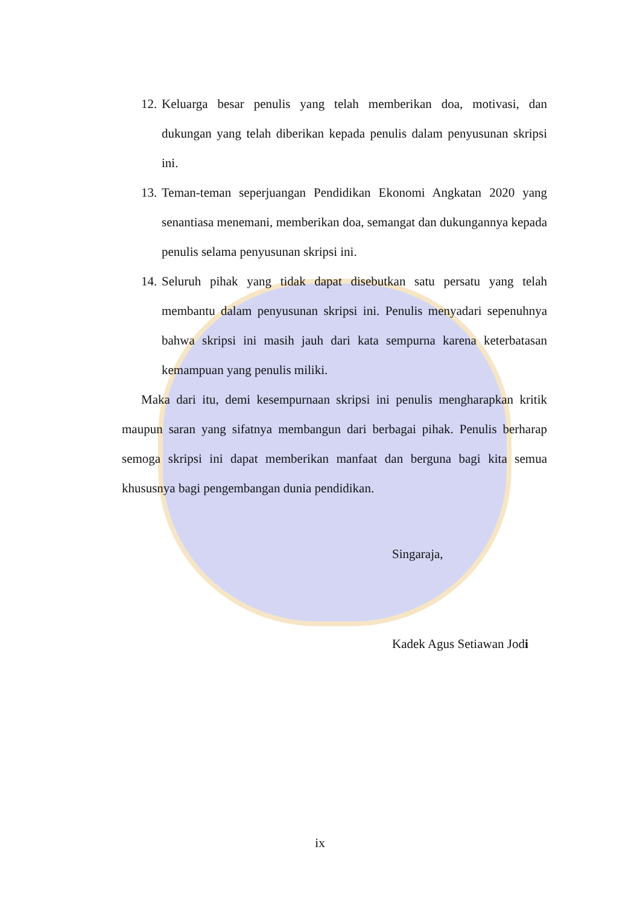12. Keluarga besar penulis yang telah memberikan doa, motivasi, dan dukungan yang telah diberikan kepada penulis dalam penyusunan skripsi ini.
13. Teman-teman seperjuangan Pendidikan Ekonomi Angkatan 2020 yang senantiasa menemani, memberikan doa, semangat dan dukungannya kepada penulis selama penyusunan skripsi ini.
14. Seluruh pihak yang tidak dapat disebutkan satu persatu yang telah membantu dalam penyusunan skripsi ini. Penulis menyadari sepenuhnya bahwa skripsi ini masih jauh dari kata sempurna karena keterbatasan kemampuan yang penulis miliki.
Maka dari itu, demi kesempurnaan skripsi ini penulis mengharapkan kritik maupun saran yang sifatnya membangun dari berbagai pihak. Penulis berharap semoga skripsi ini dapat memberikan manfaat dan berguna bagi kita semua khususnya bagi pengembangan dunia pendidikan.
Singaraja,
Kadek Agus Setiawan Jodi
ix